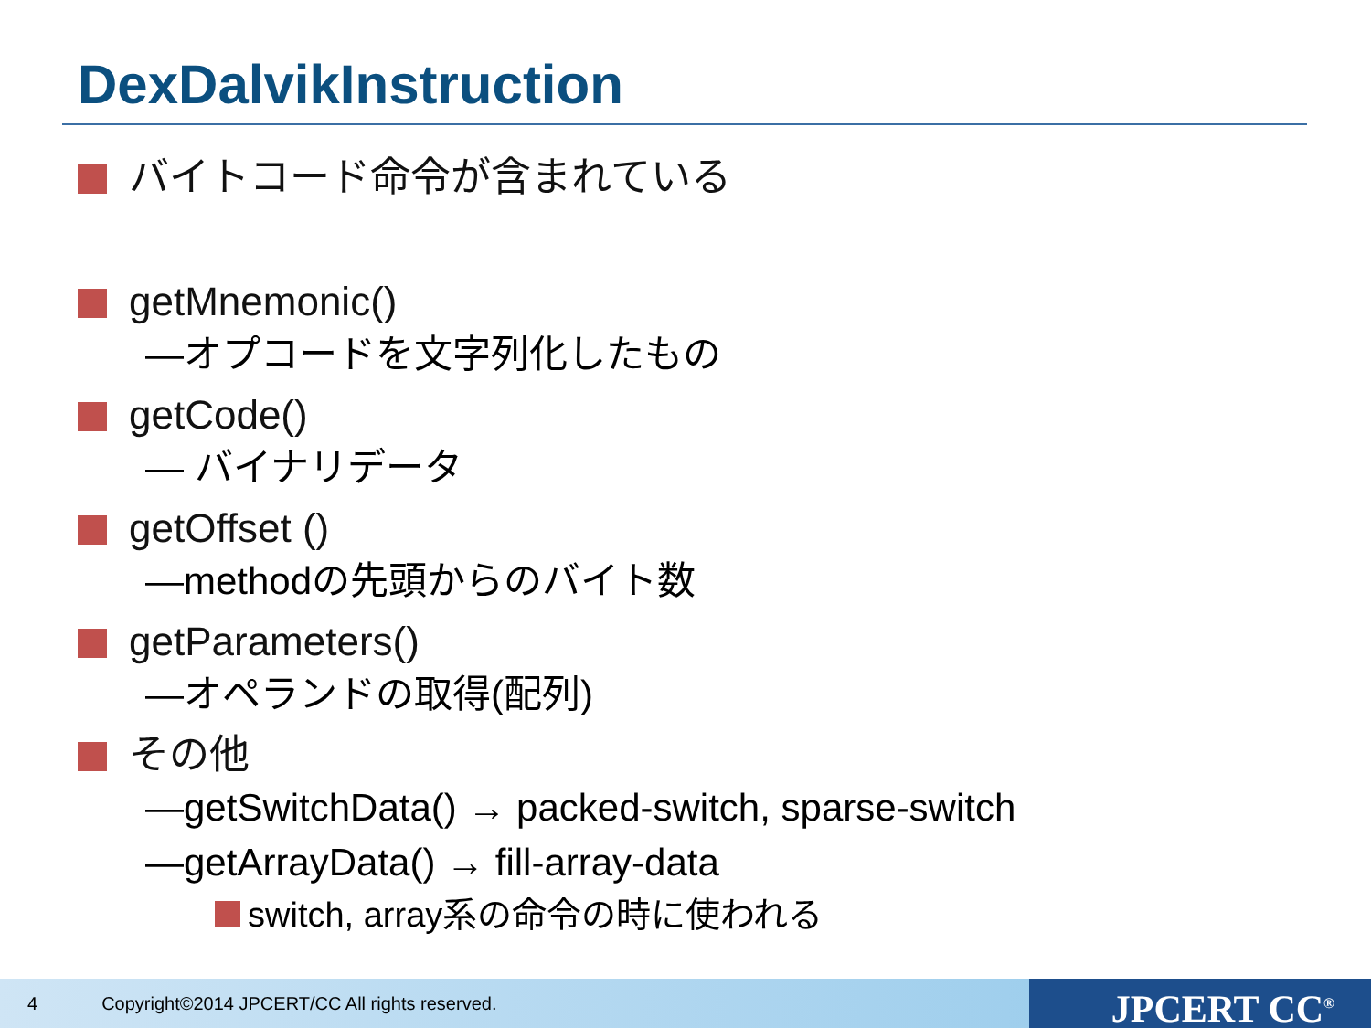DexDalvikInstruction
バイトコード命令が含まれている
getMnemonic()
—オプコードを文字列化したもの
getCode()
— バイナリデータ
getOffset ()
—methodの先頭からのバイト数
getParameters()
—オペランドの取得(配列)
その他
—getSwitchData() → packed-switch, sparse-switch
—getArrayData() → fill-array-data
switch, array系の命令の時に使われる
4 Copyright©2014 JPCERT/CC All rights reserved. JPCERT CC<sup>®</sup>